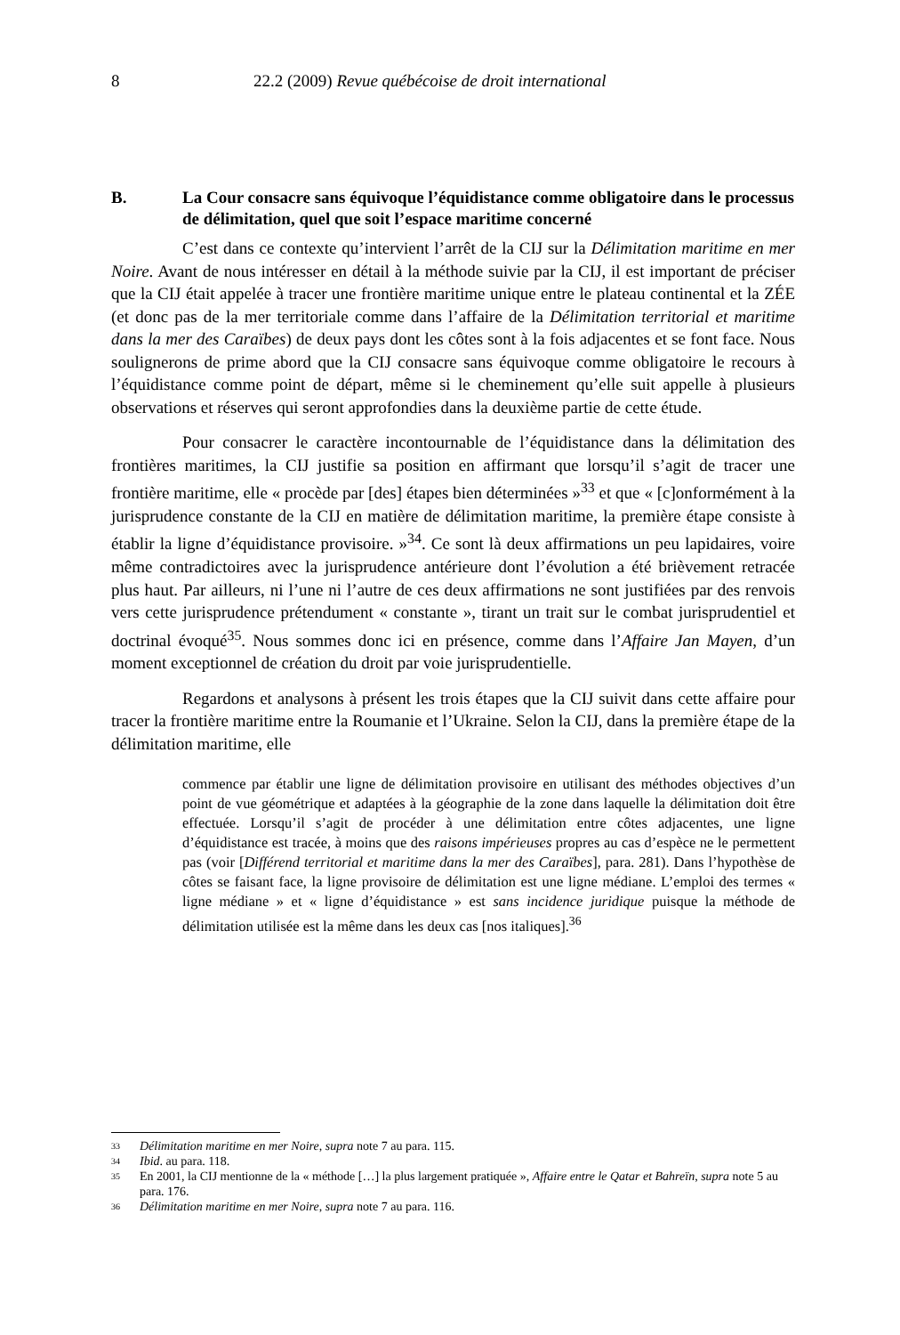8 22.2 (2009) Revue québécoise de droit international
B. La Cour consacre sans équivoque l’équidistance comme obligatoire dans le processus de délimitation, quel que soit l’espace maritime concerné
C’est dans ce contexte qu’intervient l’arrêt de la CIJ sur la Délimitation maritime en mer Noire. Avant de nous intéresser en détail à la méthode suivie par la CIJ, il est important de préciser que la CIJ était appelée à tracer une frontière maritime unique entre le plateau continental et la ZÉE (et donc pas de la mer territoriale comme dans l’affaire de la Délimitation territorial et maritime dans la mer des Caraïbes) de deux pays dont les côtes sont à la fois adjacentes et se font face. Nous soulignerons de prime abord que la CIJ consacre sans équivoque comme obligatoire le recours à l’équidistance comme point de départ, même si le cheminement qu’elle suit appelle à plusieurs observations et réserves qui seront approfondies dans la deuxième partie de cette étude.
Pour consacrer le caractère incontournable de l’équidistance dans la délimitation des frontières maritimes, la CIJ justifie sa position en affirmant que lorsqu’il s’agit de tracer une frontière maritime, elle « procède par [des] étapes bien déterminées »<sup>33</sup> et que « [c]onformément à la jurisprudence constante de la CIJ en matière de délimitation maritime, la première étape consiste à établir la ligne d’équidistance provisoire. »<sup>34</sup>. Ce sont là deux affirmations un peu lapidaires, voire même contradictoires avec la jurisprudence antérieure dont l’évolution a été brièvement retracée plus haut. Par ailleurs, ni l’une ni l’autre de ces deux affirmations ne sont justifiées par des renvois vers cette jurisprudence prétendument « constante », tirant un trait sur le combat jurisprudentiel et doctrinal évoqué<sup>35</sup>. Nous sommes donc ici en présence, comme dans l’Affaire Jan Mayen, d’un moment exceptionnel de création du droit par voie jurisprudentielle.
Regardons et analysons à présent les trois étapes que la CIJ suivit dans cette affaire pour tracer la frontière maritime entre la Roumanie et l’Ukraine. Selon la CIJ, dans la première étape de la délimitation maritime, elle
commence par établir une ligne de délimitation provisoire en utilisant des méthodes objectives d’un point de vue géométrique et adaptées à la géographie de la zone dans laquelle la délimitation doit être effectuée. Lorsqu’il s’agit de procéder à une délimitation entre côtes adjacentes, une ligne d’équidistance est tracée, à moins que des raisons impérieuses propres au cas d’espèce ne le permettent pas (voir [Différend territorial et maritime dans la mer des Caraïbes], para. 281). Dans l’hypothèse de côtes se faisant face, la ligne provisoire de délimitation est une ligne médiane. L’emploi des termes « ligne médiane » et « ligne d’équidistance » est sans incidence juridique puisque la méthode de délimitation utilisée est la même dans les deux cas [nos italiques].<sup>36</sup>
33 Délimitation maritime en mer Noire, supra note 7 au para. 115.
34 Ibid. au para. 118.
35 En 2001, la CIJ mentionne de la « méthode […] la plus largement pratiquée », Affaire entre le Qatar et Bahreïn, supra note 5 au para. 176.
36 Délimitation maritime en mer Noire, supra note 7 au para. 116.